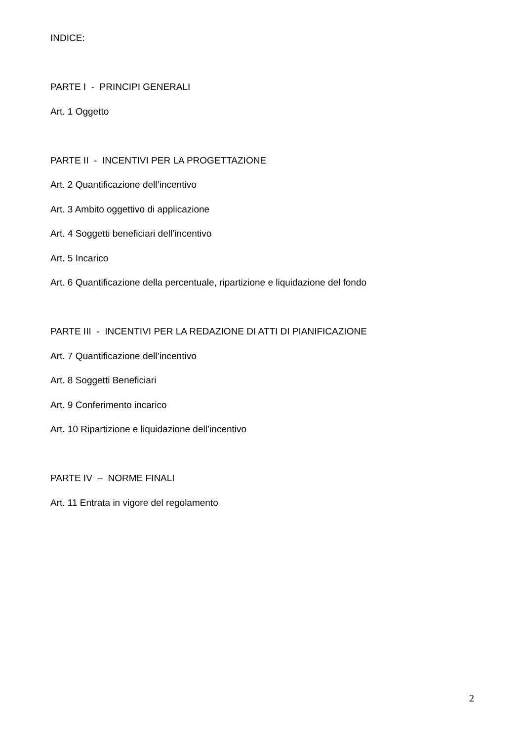INDICE:
PARTE I - PRINCIPI GENERALI
Art. 1 Oggetto
PARTE II - INCENTIVI PER LA PROGETTAZIONE
Art. 2 Quantificazione dell’incentivo
Art. 3 Ambito oggettivo di applicazione
Art. 4 Soggetti beneficiari dell’incentivo
Art. 5 Incarico
Art. 6 Quantificazione della percentuale, ripartizione e liquidazione del fondo
PARTE III - INCENTIVI PER LA REDAZIONE DI ATTI DI PIANIFICAZIONE
Art. 7 Quantificazione dell’incentivo
Art. 8 Soggetti Beneficiari
Art. 9 Conferimento incarico
Art. 10 Ripartizione e liquidazione dell’incentivo
PARTE IV – NORME FINALI
Art. 11 Entrata in vigore del regolamento
2